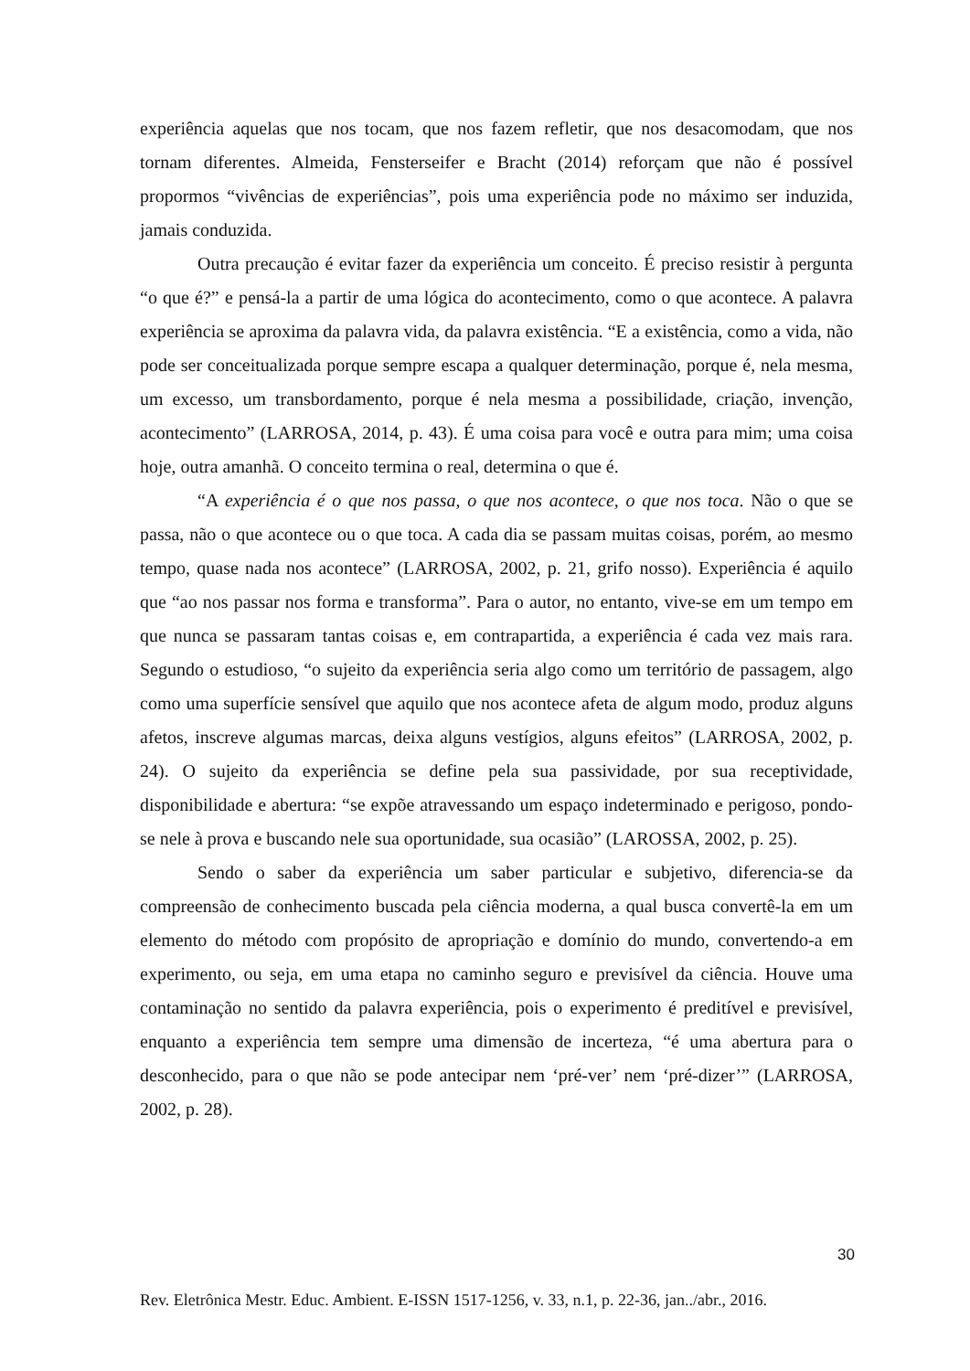experiência aquelas que nos tocam, que nos fazem refletir, que nos desacomodam, que nos tornam diferentes. Almeida, Fensterseifer e Bracht (2014) reforçam que não é possível propormos “vivências de experiências”, pois uma experiência pode no máximo ser induzida, jamais conduzida.
Outra precaução é evitar fazer da experiência um conceito. É preciso resistir à pergunta “o que é?” e pensá-la a partir de uma lógica do acontecimento, como o que acontece. A palavra experiência se aproxima da palavra vida, da palavra existência. “E a existência, como a vida, não pode ser conceitualizada porque sempre escapa a qualquer determinação, porque é, nela mesma, um excesso, um transbordamento, porque é nela mesma a possibilidade, criação, invenção, acontecimento” (LARROSA, 2014, p. 43). É uma coisa para você e outra para mim; uma coisa hoje, outra amanhã. O conceito termina o real, determina o que é.
“A experiência é o que nos passa, o que nos acontece, o que nos toca. Não o que se passa, não o que acontece ou o que toca. A cada dia se passam muitas coisas, porém, ao mesmo tempo, quase nada nos acontece” (LARROSA, 2002, p. 21, grifo nosso). Experiência é aquilo que “ao nos passar nos forma e transforma”. Para o autor, no entanto, vive-se em um tempo em que nunca se passaram tantas coisas e, em contrapartida, a experiência é cada vez mais rara. Segundo o estudioso, “o sujeito da experiência seria algo como um território de passagem, algo como uma superfície sensível que aquilo que nos acontece afeta de algum modo, produz alguns afetos, inscreve algumas marcas, deixa alguns vestígios, alguns efeitos” (LARROSA, 2002, p. 24). O sujeito da experiência se define pela sua passividade, por sua receptividade, disponibilidade e abertura: “se expõe atravessando um espaço indeterminado e perigoso, pondo-se nele à prova e buscando nele sua oportunidade, sua ocasião” (LAROSSA, 2002, p. 25).
Sendo o saber da experiência um saber particular e subjetivo, diferencia-se da compreensão de conhecimento buscada pela ciência moderna, a qual busca convertê-la em um elemento do método com propósito de apropriação e domínio do mundo, convertendo-a em experimento, ou seja, em uma etapa no caminho seguro e previsível da ciência. Houve uma contaminação no sentido da palavra experiência, pois o experimento é preditível e previsível, enquanto a experiência tem sempre uma dimensão de incerteza, “é uma abertura para o desconhecido, para o que não se pode antecipar nem ‘pré-ver’ nem ‘pré-dizer’” (LARROSA, 2002, p. 28).
30
Rev. Eletrônica Mestr. Educ. Ambient. E-ISSN 1517-1256, v. 33, n.1, p. 22-36, jan../abr., 2016.